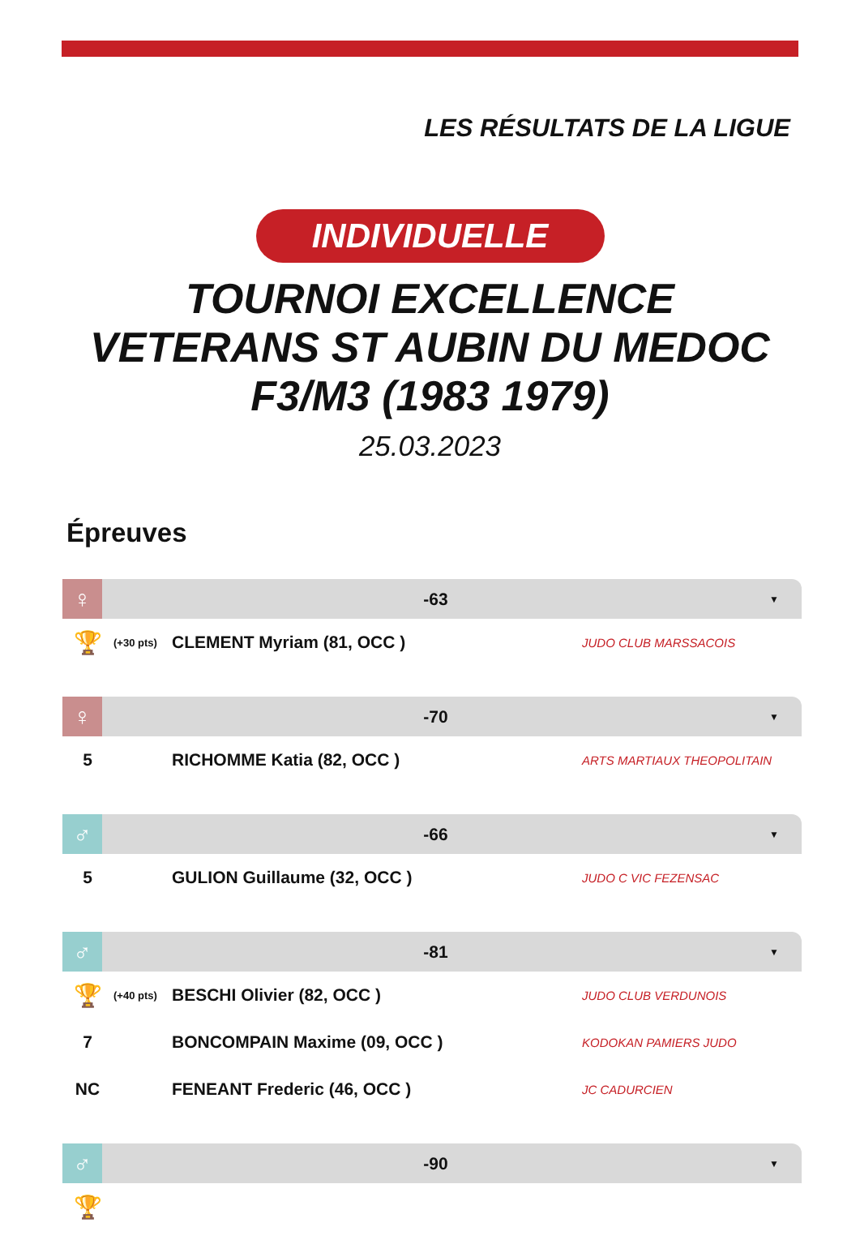LES RÉSULTATS DE LA LIGUE
INDIVIDUELLE
TOURNOI EXCELLENCE VETERANS ST AUBIN DU MEDOC F3/M3 (1983 1979)
25.03.2023
Épreuves
♀ -63 ▼
| 🏆 | (+30 pts) | CLEMENT Myriam (81, OCC ) | JUDO CLUB MARSSACOIS |
♀ -70 ▼
| 5 | | RICHOMME Katia (82, OCC ) | ARTS MARTIAUX THEOPOLITAIN |
♂ -66 ▼
| 5 | | GULION Guillaume (32, OCC ) | JUDO C VIC FEZENSAC |
♂ -81 ▼
| 🏆 | (+40 pts) | BESCHI Olivier (82, OCC ) | JUDO CLUB VERDUNOIS |
| 7 | | BONCOMPAIN Maxime (09, OCC ) | KODOKAN PAMIERS JUDO |
| NC | | FENEANT Frederic (46, OCC ) | JC CADURCIEN |
♂ -90 ▼
| 🏆 | |